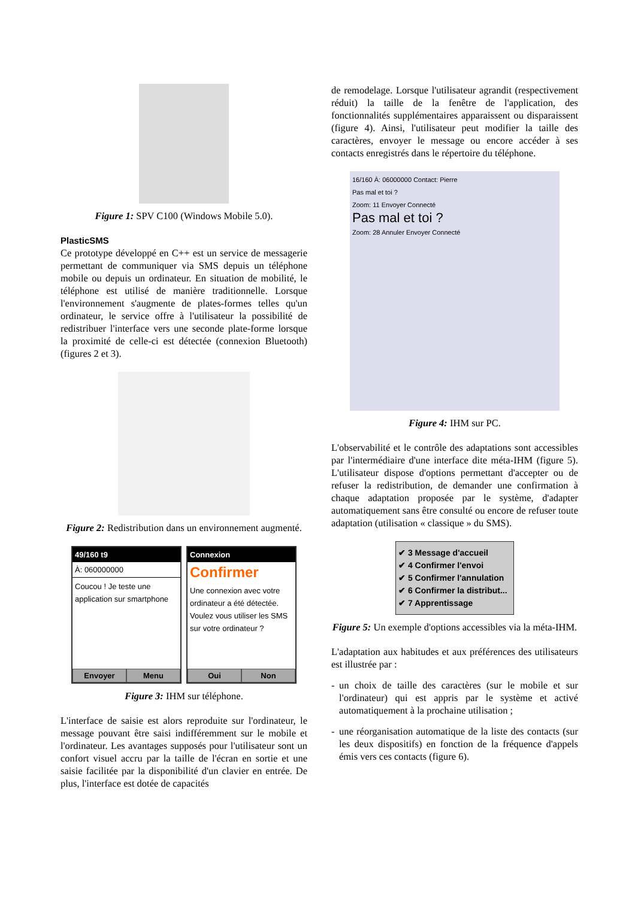Figure 1: SPV C100 (Windows Mobile 5.0).
PlasticSMS
Ce prototype développé en C++ est un service de messagerie permettant de communiquer via SMS depuis un téléphone mobile ou depuis un ordinateur. En situation de mobilité, le téléphone est utilisé de manière traditionnelle. Lorsque l'environnement s'augmente de plates-formes telles qu'un ordinateur, le service offre à l'utilisateur la possibilité de redistribuer l'interface vers une seconde plate-forme lorsque la proximité de celle-ci est détectée (connexion Bluetooth) (figures 2 et 3).
Figure 2: Redistribution dans un environnement augmenté.
49/160 t9
À: 060000000
Coucou ! Je teste une application sur smartphone
Envoyer Menu
Connexion
Confirmer
Une connexion avec votre ordinateur a été détectée. Voulez vous utiliser les SMS sur votre ordinateur ?
Oui Non
Figure 3: IHM sur téléphone.
L'interface de saisie est alors reproduite sur l'ordinateur, le message pouvant être saisi indifféremment sur le mobile et l'ordinateur. Les avantages supposés pour l'utilisateur sont un confort visuel accru par la taille de l'écran en sortie et une saisie facilitée par la disponibilité d'un clavier en entrée. De plus, l'interface est dotée de capacités
de remodelage. Lorsque l'utilisateur agrandit (respectivement réduit) la taille de la fenêtre de l'application, des fonctionnalités supplémentaires apparaissent ou disparaissent (figure 4). Ainsi, l'utilisateur peut modifier la taille des caractères, envoyer le message ou encore accéder à ses contacts enregistrés dans le répertoire du téléphone.
16/160 À: 06000000 Contact: Pierre
Pas mal et toi ?
Zoom: 11 Envoyer Connecté
Pas mal et toi ?
Zoom: 28 Annuler Envoyer Connecté
Figure 4: IHM sur PC.
L'observabilité et le contrôle des adaptations sont accessibles par l'intermédiaire d'une interface dite méta-IHM (figure 5). L'utilisateur dispose d'options permettant d'accepter ou de refuser la redistribution, de demander une confirmation à chaque adaptation proposée par le système, d'adapter automatiquement sans être consulté ou encore de refuser toute adaptation (utilisation « classique » du SMS).
✔ 3 Message d'accueil
✔ 4 Confirmer l'envoi
✔ 5 Confirmer l'annulation
✔ 6 Confirmer la distribut...
✔ 7 Apprentissage
Figure 5: Un exemple d'options accessibles via la méta-IHM.
L'adaptation aux habitudes et aux préférences des utilisateurs est illustrée par :
- un choix de taille des caractères (sur le mobile et sur l'ordinateur) qui est appris par le système et activé automatiquement à la prochaine utilisation ;
- une réorganisation automatique de la liste des contacts (sur les deux dispositifs) en fonction de la fréquence d'appels émis vers ces contacts (figure 6).